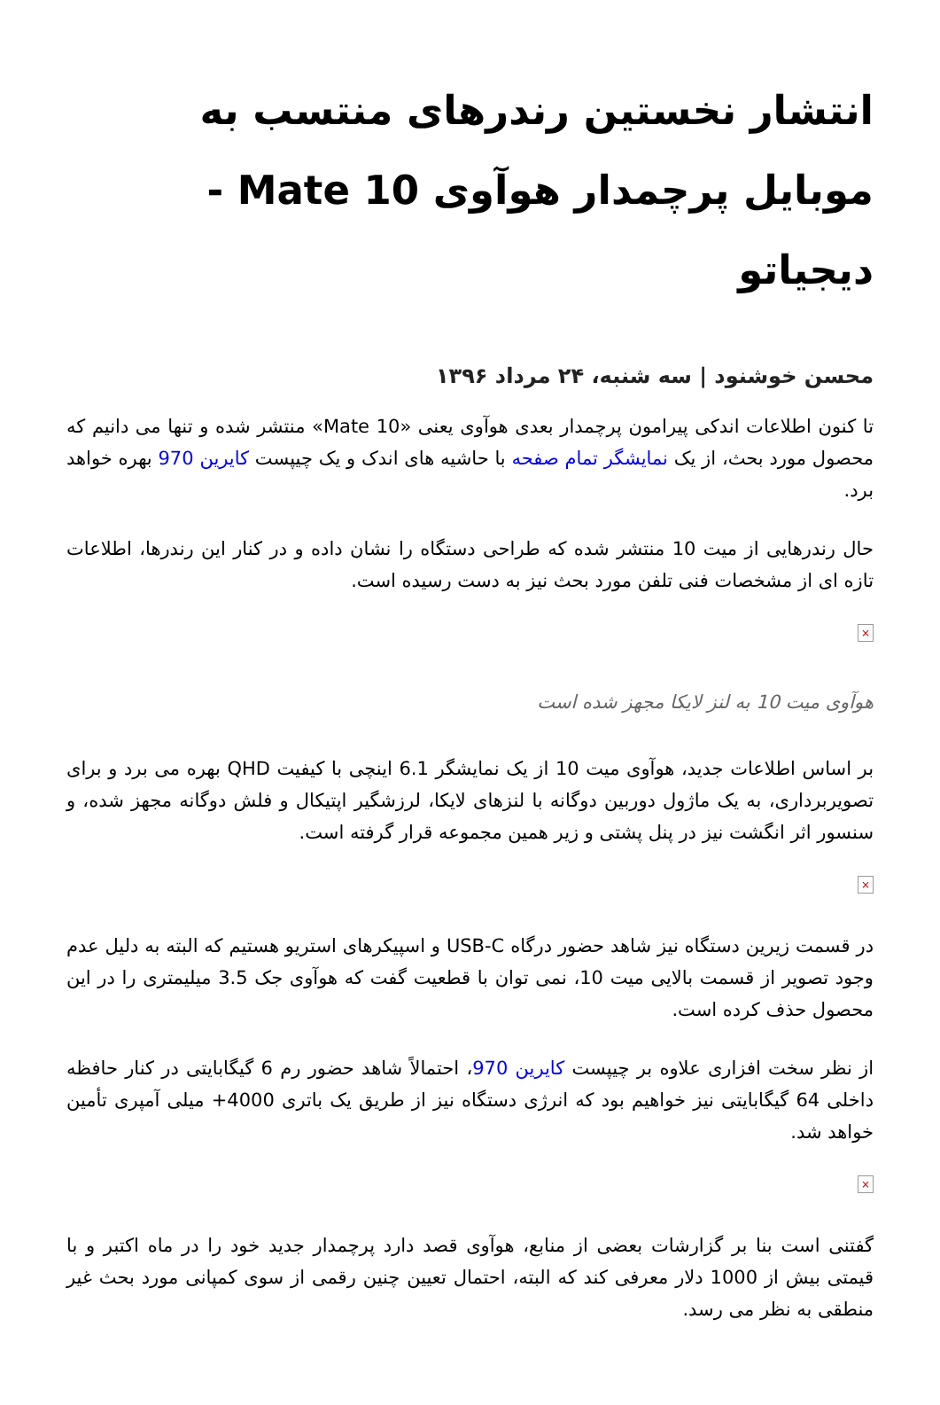انتشار نخستین رندرهای منتسب به موبایل پرچمدار هوآوی Mate 10 - دیجیاتو
محسن خوشنود | سه شنبه، ۲۴ مرداد ۱۳۹۶
تا کنون اطلاعات اندکی پیرامون پرچمدار بعدی هوآوی یعنی «Mate 10» منتشر شده و تنها می دانیم که محصول مورد بحث، از یک نمایشگر تمام صفحه با حاشیه های اندک و یک چیپست کایرین 970 بهره خواهد برد.
حال رندرهایی از میت 10 منتشر شده که طراحی دستگاه را نشان داده و در کنار این رندرها، اطلاعات تازه ای از مشخصات فنی تلفن مورد بحث نیز به دست رسیده است.
×
هوآوی میت 10 به لنز لایکا مجهز شده است
بر اساس اطلاعات جدید، هوآوی میت 10 از یک نمایشگر 6.1 اینچی با کیفیت QHD بهره می برد و برای تصویربرداری، به یک ماژول دوربین دوگانه با لنزهای لایکا، لرزشگیر اپتیکال و فلش دوگانه مجهز شده، و سنسور اثر انگشت نیز در پنل پشتی و زیر همین مجموعه قرار گرفته است.
×
در قسمت زیرین دستگاه نیز شاهد حضور درگاه USB-C و اسپیکرهای استریو هستیم که البته به دلیل عدم وجود تصویر از قسمت بالایی میت 10، نمی توان با قطعیت گفت که هوآوی جک 3.5 میلیمتری را در این محصول حذف کرده است.
از نظر سخت افزاری علاوه بر چیپست کایرین 970، احتمالاً شاهد حضور رم 6 گیگابایتی در کنار حافظه داخلی 64 گیگابایتی نیز خواهیم بود که انرژی دستگاه نیز از طریق یک باتری 4000+ میلی آمپری تأمین خواهد شد.
×
گفتنی است بنا بر گزارشات بعضی از منابع، هوآوی قصد دارد پرچمدار جدید خود را در ماه اکتبر و با قیمتی بیش از 1000 دلار معرفی کند که البته، احتمال تعیین چنین رقمی از سوی کمپانی مورد بحث غیر منطقی به نظر می رسد.